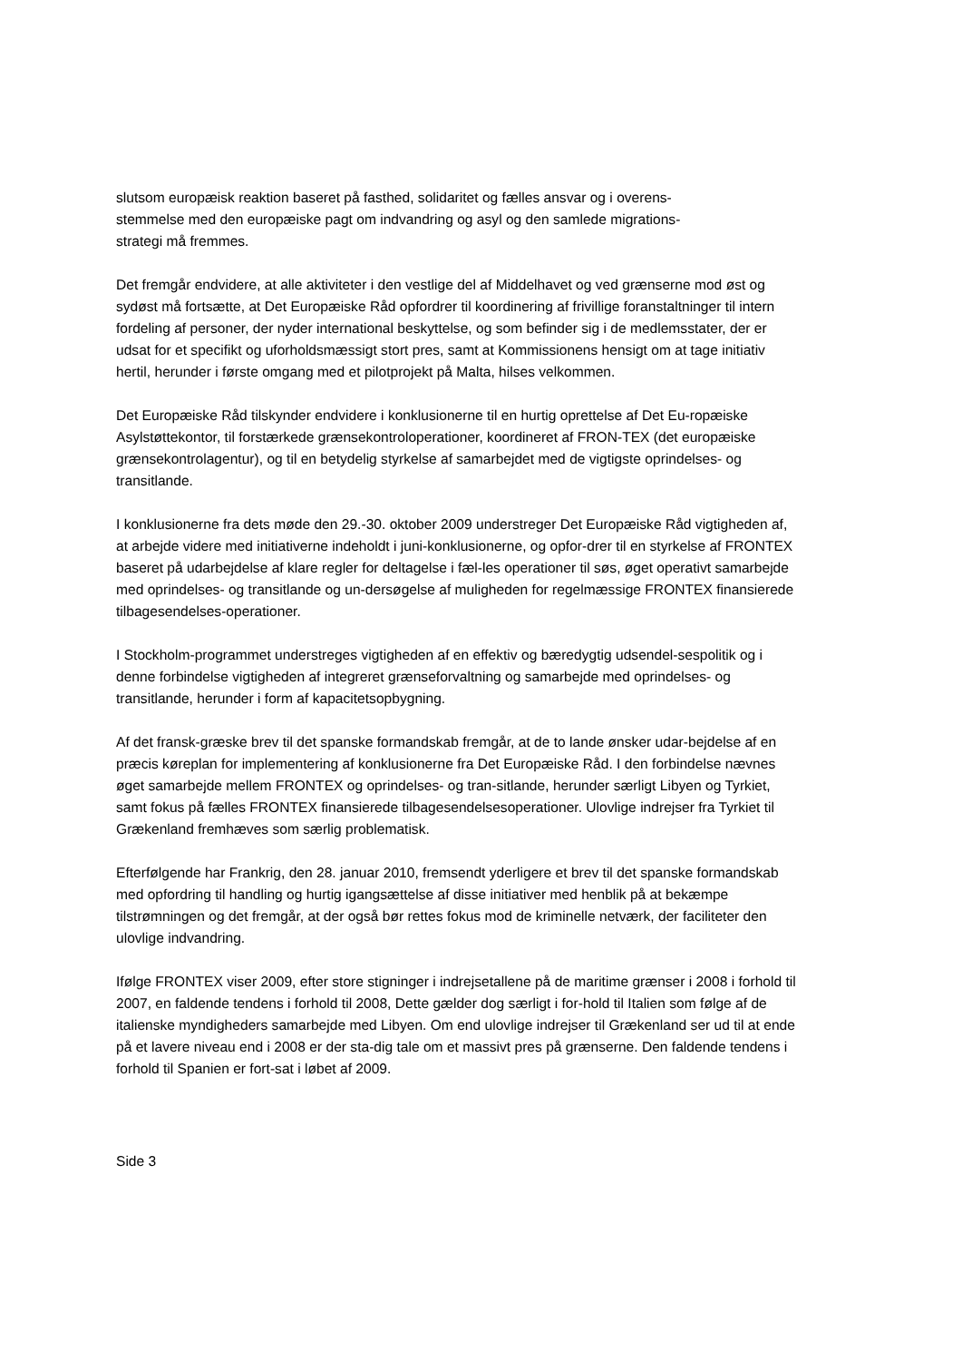slutsom europæisk reaktion baseret på fasthed, solidaritet og fælles ansvar og i overens-
stemmelse med den europæiske pagt om indvandring og asyl og den samlede migrations-
strategi må fremmes.
Det fremgår endvidere, at alle aktiviteter i den vestlige del af Middelhavet og ved grænserne mod øst og sydøst må fortsætte, at Det Europæiske Råd opfordrer til koordinering af frivillige foranstaltninger til intern fordeling af personer, der nyder international beskyttelse, og som befinder sig i de medlemsstater, der er udsat for et specifikt og uforholdsmæssigt stort pres, samt at Kommissionens hensigt om at tage initiativ hertil, herunder i første omgang med et pilotprojekt på Malta, hilses velkommen.
Det Europæiske Råd tilskynder endvidere i konklusionerne til en hurtig oprettelse af Det Eu-ropæiske Asylstøttekontor, til forstærkede grænsekontroloperationer, koordineret af FRON-TEX (det europæiske grænsekontrolagentur), og til en betydelig styrkelse af samarbejdet med de vigtigste oprindelses- og transitlande.
I konklusionerne fra dets møde den 29.-30. oktober 2009 understreger Det Europæiske Råd vigtigheden af, at arbejde videre med initiativerne indeholdt i juni-konklusionerne, og opfor-drer til en styrkelse af FRONTEX baseret på udarbejdelse af klare regler for deltagelse i fæl-les operationer til søs, øget operativt samarbejde med oprindelses- og transitlande og un-dersøgelse af muligheden for regelmæssige FRONTEX finansierede tilbagesendelses-operationer.
I Stockholm-programmet understreges vigtigheden af en effektiv og bæredygtig udsendel-sespolitik og i denne forbindelse vigtigheden af integreret grænseforvaltning og samarbejde med oprindelses- og transitlande, herunder i form af kapacitetsopbygning.
Af det fransk-græske brev til det spanske formandskab fremgår, at de to lande ønsker udar-bejdelse af en præcis køreplan for implementering af konklusionerne fra Det Europæiske Råd. I den forbindelse nævnes øget samarbejde mellem FRONTEX og oprindelses- og tran-sitlande, herunder særligt Libyen og Tyrkiet, samt fokus på fælles FRONTEX finansierede tilbagesendelsesoperationer. Ulovlige indrejser fra Tyrkiet til Grækenland fremhæves som særlig problematisk.
Efterfølgende har Frankrig, den 28. januar 2010, fremsendt yderligere et brev til det spanske formandskab med opfordring til handling og hurtig igangsættelse af disse initiativer med henblik på at bekæmpe tilstrømningen og det fremgår, at der også bør rettes fokus mod de kriminelle netværk, der faciliteter den ulovlige indvandring.
Ifølge FRONTEX viser 2009, efter store stigninger i indrejsetallene på de maritime grænser i 2008 i forhold til 2007, en faldende tendens i forhold til 2008, Dette gælder dog særligt i for-hold til Italien som følge af de italienske myndigheders samarbejde med Libyen. Om end ulovlige indrejser til Grækenland ser ud til at ende på et lavere niveau end i 2008 er der sta-dig tale om et massivt pres på grænserne. Den faldende tendens i forhold til Spanien er fort-sat i løbet af 2009.
Side 3